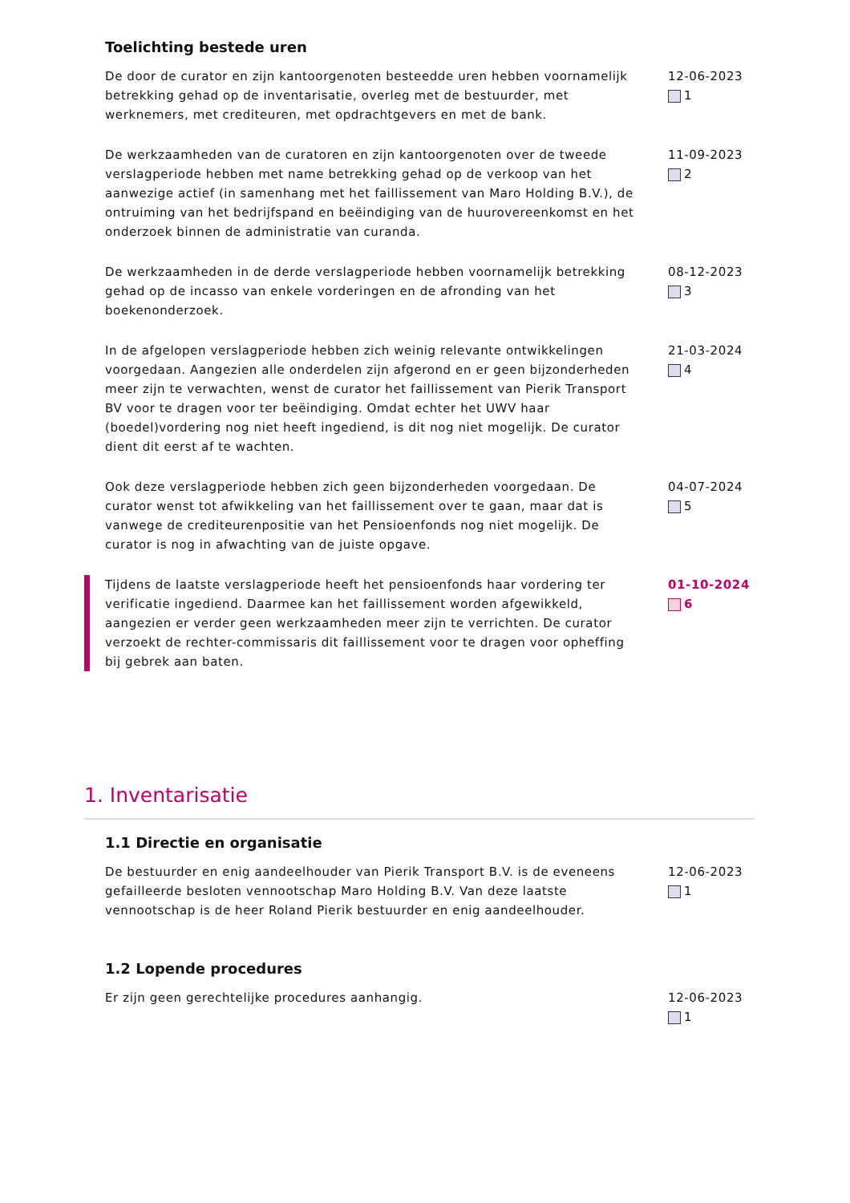Toelichting bestede uren
De door de curator en zijn kantoorgenoten besteedde uren hebben voornamelijk betrekking gehad op de inventarisatie, overleg met de bestuurder, met werknemers, met crediteuren, met opdrachtgevers en met de bank.
12-06-2023
1
De werkzaamheden van de curatoren en zijn kantoorgenoten over de tweede verslagperiode hebben met name betrekking gehad op de verkoop van het aanwezige actief (in samenhang met het faillissement van Maro Holding B.V.), de ontruiming van het bedrijfspand en beëindiging van de huurovereenkomst en het onderzoek binnen de administratie van curanda.
11-09-2023
2
De werkzaamheden in de derde verslagperiode hebben voornamelijk betrekking gehad op de incasso van enkele vorderingen en de afronding van het boekenonderzoek.
08-12-2023
3
In de afgelopen verslagperiode hebben zich weinig relevante ontwikkelingen voorgedaan. Aangezien alle onderdelen zijn afgerond en er geen bijzonderheden meer zijn te verwachten, wenst de curator het faillissement van Pierik Transport BV voor te dragen voor ter beëindiging. Omdat echter het UWV haar (boedel)vordering nog niet heeft ingediend, is dit nog niet mogelijk. De curator dient dit eerst af te wachten.
21-03-2024
4
Ook deze verslagperiode hebben zich geen bijzonderheden voorgedaan. De curator wenst tot afwikkeling van het faillissement over te gaan, maar dat is vanwege de crediteurenpositie van het Pensioenfonds nog niet mogelijk. De curator is nog in afwachting van de juiste opgave.
04-07-2024
5
Tijdens de laatste verslagperiode heeft het pensioenfonds haar vordering ter verificatie ingediend. Daarmee kan het faillissement worden afgewikkeld, aangezien er verder geen werkzaamheden meer zijn te verrichten. De curator verzoekt de rechter-commissaris dit faillissement voor te dragen voor opheffing bij gebrek aan baten.
01-10-2024
6
1. Inventarisatie
1.1 Directie en organisatie
De bestuurder en enig aandeelhouder van Pierik Transport B.V. is de eveneens gefailleerde besloten vennootschap Maro Holding B.V. Van deze laatste vennootschap is de heer Roland Pierik bestuurder en enig aandeelhouder.
12-06-2023
1
1.2 Lopende procedures
Er zijn geen gerechtelijke procedures aanhangig. 12-06-2023
1